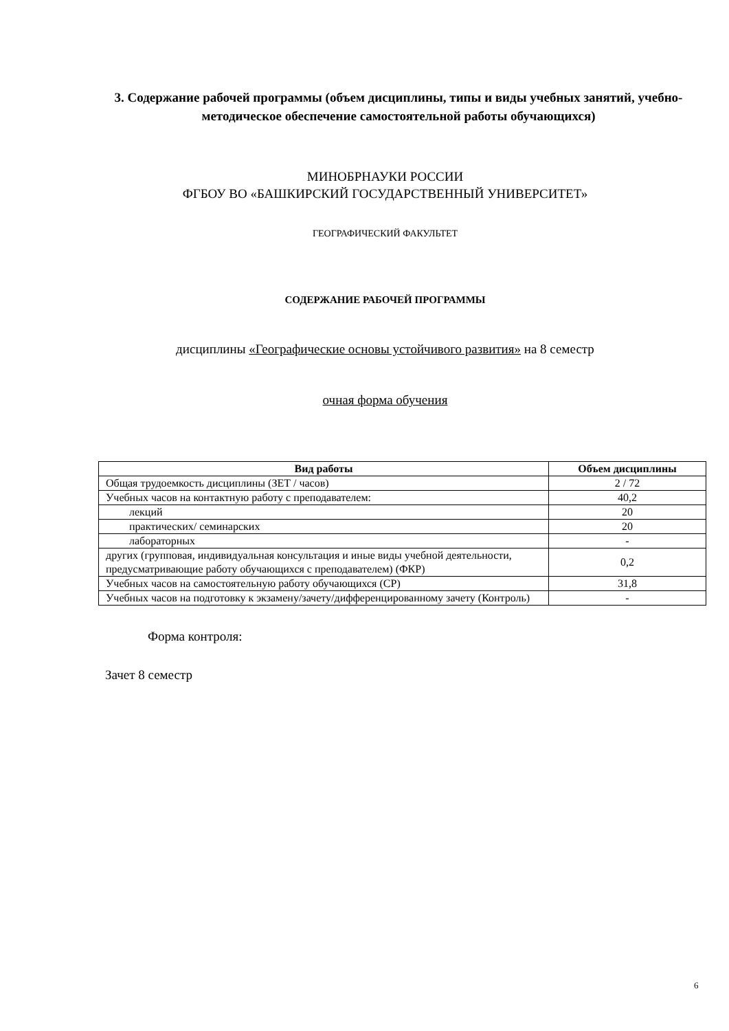3. Содержание рабочей программы (объем дисциплины, типы и виды учебных занятий, учебно-методическое обеспечение самостоятельной работы обучающихся)
МИНОБРНАУКИ РОССИИ
ФГБОУ ВО «БАШКИРСКИЙ ГОСУДАРСТВЕННЫЙ УНИВЕРСИТЕТ»
ГЕОГРАФИЧЕСКИЙ ФАКУЛЬТЕТ
СОДЕРЖАНИЕ РАБОЧЕЙ ПРОГРАММЫ
дисциплины «Географические основы устойчивого развития» на 8 семестр
очная форма обучения
| Вид работы | Объем дисциплины |
| --- | --- |
| Общая трудоемкость дисциплины (ЗЕТ / часов) | 2 / 72 |
| Учебных часов на контактную работу с преподавателем: | 40,2 |
| лекций | 20 |
| практических/ семинарских | 20 |
| лабораторных | - |
| других (групповая, индивидуальная консультация и иные виды учебной деятельности, предусматривающие работу обучающихся с преподавателем) (ФКР) | 0,2 |
| Учебных часов на самостоятельную работу обучающихся (СР) | 31,8 |
| Учебных часов на подготовку к экзамену/зачету/дифференцированному зачету (Контроль) | - |
Форма контроля:
Зачет 8 семестр
6